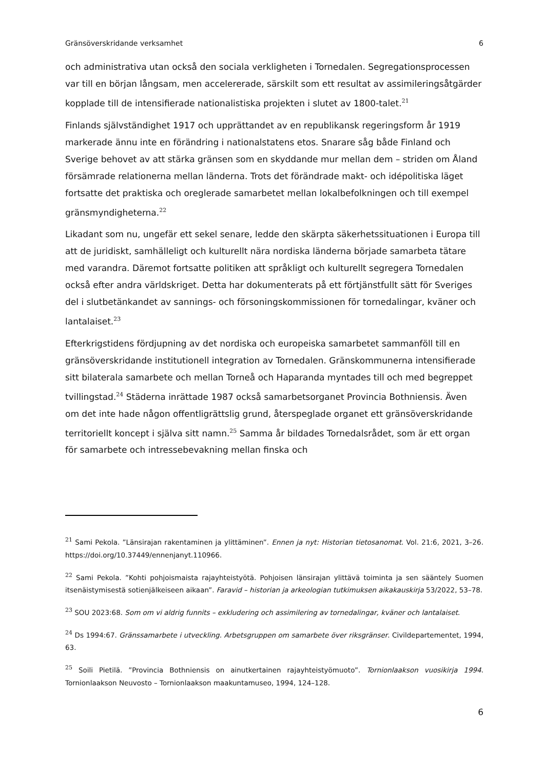Gränsöverskridande verksamhet 6
och administrativa utan också den sociala verkligheten i Tornedalen. Segregationsprocessen var till en början långsam, men accelererade, särskilt som ett resultat av assimileringsåtgärder kopplade till de intensifierade nationalistiska projekten i slutet av 1800-talet.<sup>21</sup>
Finlands självständighet 1917 och upprättandet av en republikansk regeringsform år 1919 markerade ännu inte en förändring i nationalstatens etos. Snarare såg både Finland och Sverige behovet av att stärka gränsen som en skyddande mur mellan dem – striden om Åland försämrade relationerna mellan länderna. Trots det förändrade makt- och idépolitiska läget fortsatte det praktiska och oreglerade samarbetet mellan lokalbefolkningen och till exempel gränsmyndigheterna.<sup>22</sup>
Likadant som nu, ungefär ett sekel senare, ledde den skärpta säkerhetssituationen i Europa till att de juridiskt, samhälleligt och kulturellt nära nordiska länderna började samarbeta tätare med varandra. Däremot fortsatte politiken att språkligt och kulturellt segregera Tornedalen också efter andra världskriget. Detta har dokumenterats på ett förtjänstfullt sätt för Sveriges del i slutbetänkandet av sannings- och försoningskommissionen för tornedalingar, kväner och lantalaiset.<sup>23</sup>
Efterkrigstidens fördjupning av det nordiska och europeiska samarbetet sammanföll till en gränsöverskridande institutionell integration av Tornedalen. Gränskommunerna intensifierade sitt bilaterala samarbete och mellan Torneå och Haparanda myntades till och med begreppet tvillingstad.<sup>24</sup> Städerna inrättade 1987 också samarbetsorganet Provincia Bothniensis. Även om det inte hade någon offentligrättslig grund, återspeglade organet ett gränsöverskridande territoriellt koncept i själva sitt namn.<sup>25</sup> Samma år bildades Tornedalsrådet, som är ett organ för samarbete och intressebevakning mellan finska och
<sup>21</sup> Sami Pekola. ”Länsirajan rakentaminen ja ylittäminen”. Ennen ja nyt: Historian tietosanomat. Vol. 21:6, 2021, 3–26. https://doi.org/10.37449/ennenjanyt.110966.
<sup>22</sup> Sami Pekola. ”Kohti pohjoismaista rajayhteistyötä. Pohjoisen länsirajan ylittävä toiminta ja sen sääntely Suomen itsenäistymisestä sotienjälkeiseen aikaan”. Faravid – historian ja arkeologian tutkimuksen aikakauskirja 53/2022, 53–78.
<sup>23</sup> SOU 2023:68. Som om vi aldrig funnits – exkludering och assimilering av tornedalingar, kväner och lantalaiset.
<sup>24</sup> Ds 1994:67. Gränssamarbete i utveckling. Arbetsgruppen om samarbete över riksgränser. Civildepartementet, 1994, 63.
<sup>25</sup> Soili Pietilä. ”Provincia Bothniensis on ainutkertainen rajayhteistyömuoto”. Tornionlaakson vuosikirja 1994. Tornionlaakson Neuvosto – Tornionlaakson maakuntamuseo, 1994, 124–128.
6